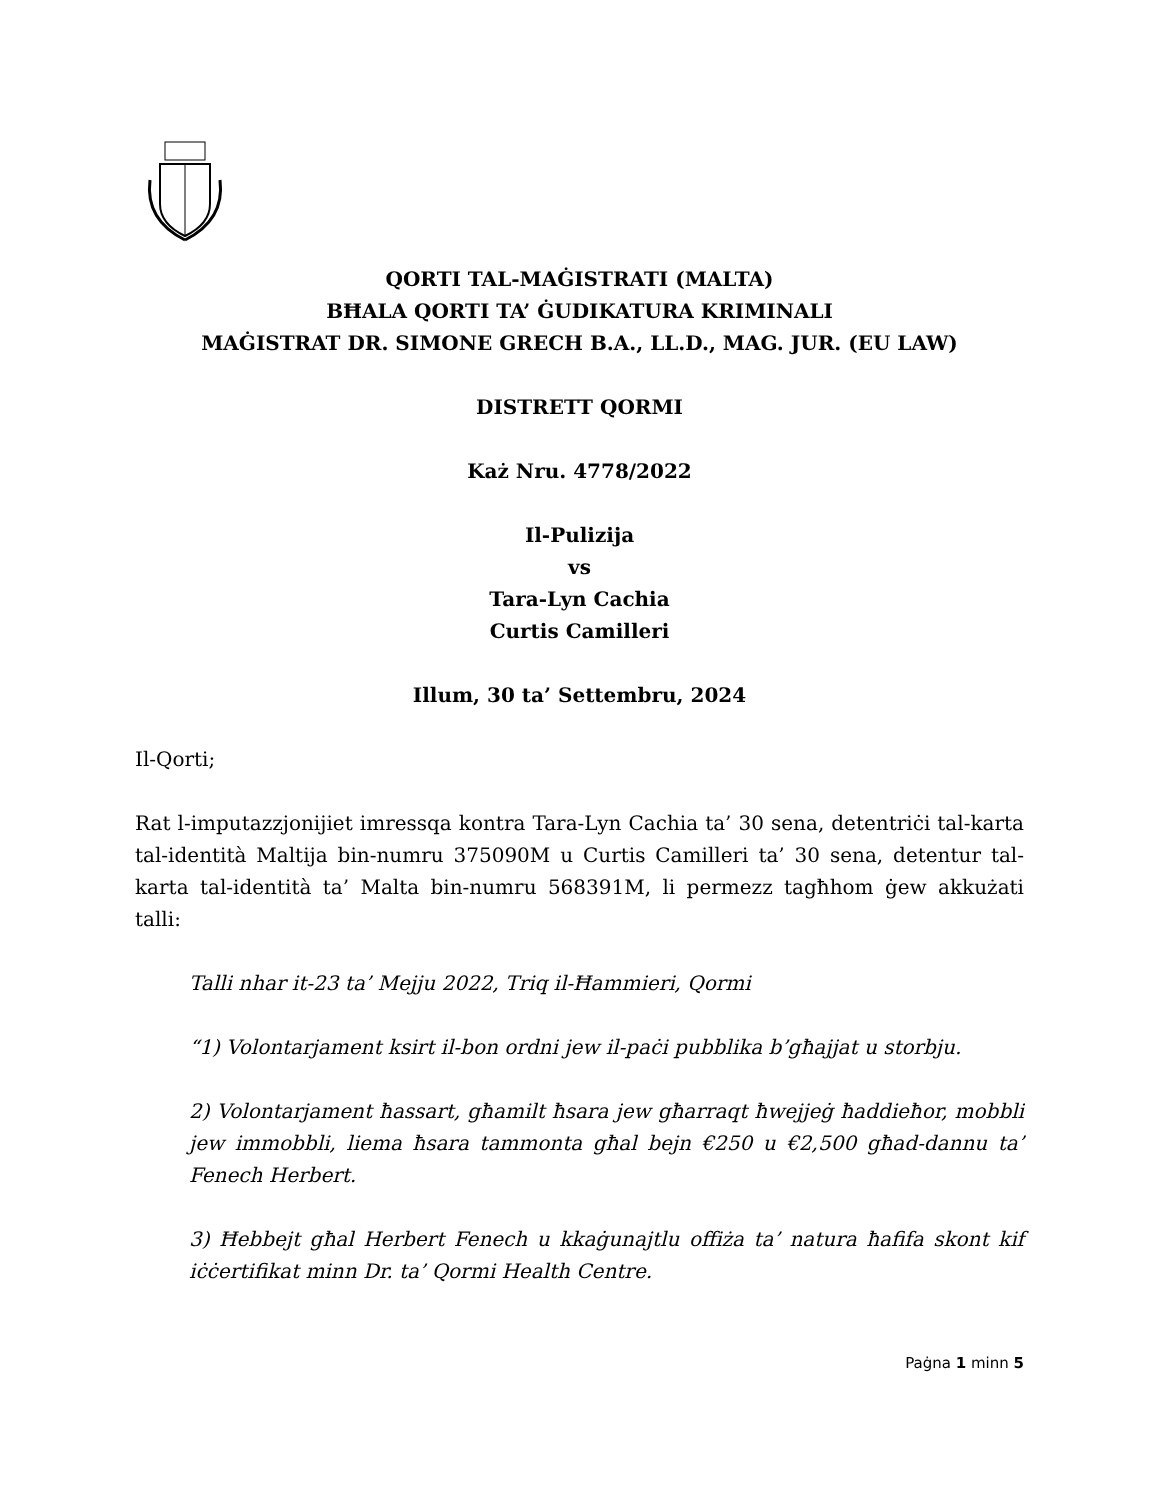QORTI TAL-MAĠISTRATI (MALTA)
BĦALA QORTI TA’ ĠUDIKATURA KRIMINALI
MAĠISTRAT DR. SIMONE GRECH B.A., LL.D., MAG. JUR. (EU LAW)
DISTRETT QORMI
Każ Nru. 4778/2022
Il-Pulizija
vs
Tara-Lyn Cachia
Curtis Camilleri
Illum, 30 ta’ Settembru, 2024
Il-Qorti;
Rat l-imputazzjonijiet imressqa kontra Tara-Lyn Cachia ta’ 30 sena, detentriċi tal-karta tal-identità Maltija bin-numru 375090M u Curtis Camilleri ta’ 30 sena, detentur tal-karta tal-identità ta’ Malta bin-numru 568391M, li permezz tagħhom ġew akkużati talli:
Talli nhar it-23 ta’ Mejju 2022, Triq il-Ħammieri, Qormi
“1) Volontarjament ksirt il-bon ordni jew il-paċi pubblika b’għajjat u storbju.
2) Volontarjament ħassart, għamilt ħsara jew għarraqt ħwejjeġ ħaddieħor, mobbli jew immobbli, liema ħsara tammonta għal bejn €250 u €2,500 għad-dannu ta’ Fenech Herbert.
3) Ħebbejt għal Herbert Fenech u kkaġunajtlu offiża ta’ natura ħafifa skont kif iċċertifikat minn Dr. ta’ Qormi Health Centre.
Paġna 1 minn 5